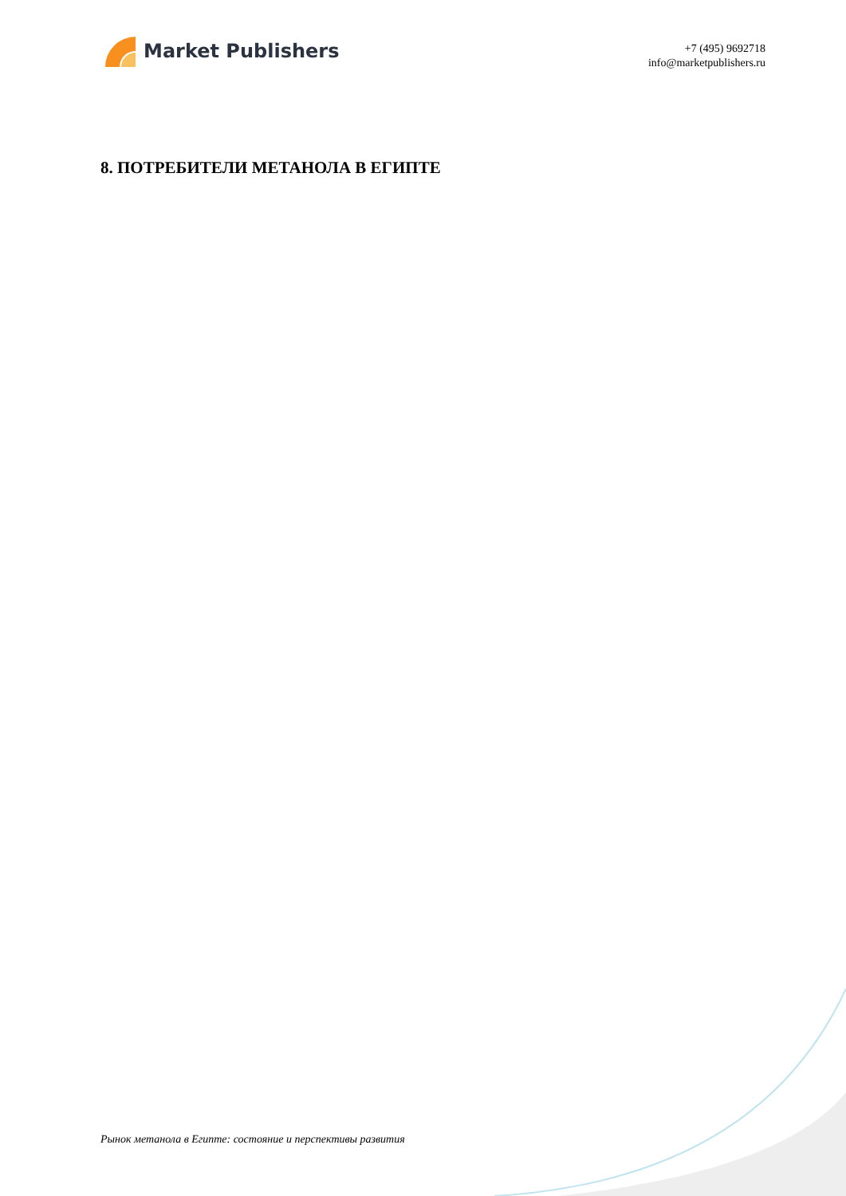Market Publishers
+7 (495) 9692718
info@marketpublishers.ru
8. ПОТРЕБИТЕЛИ МЕТАНОЛА В ЕГИПТЕ
Рынок метанола в Египте: состояние и перспективы развития